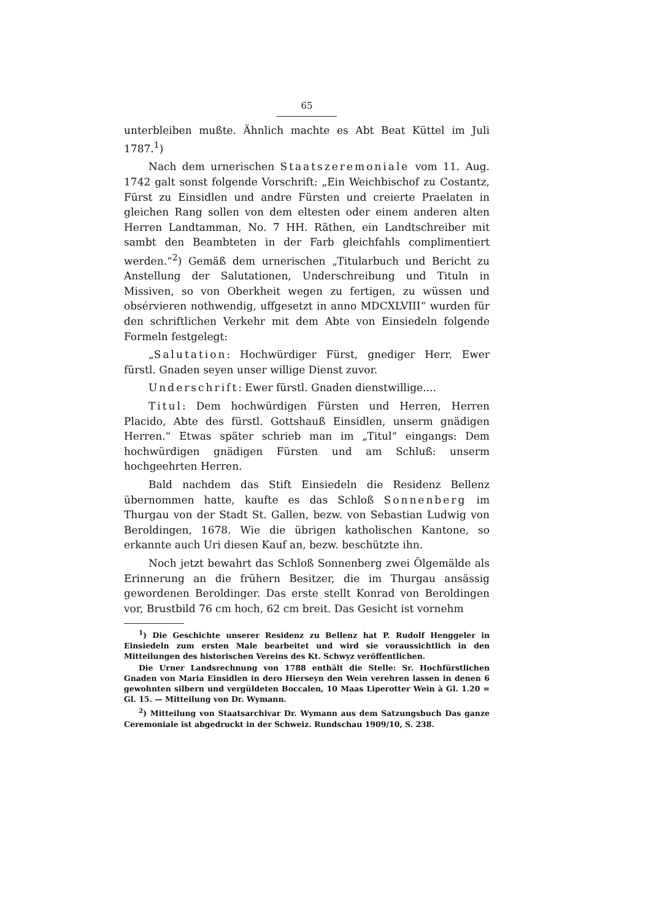65
unterbleiben mußte. Ähnlich machte es Abt Beat Küttel im Juli 1787.<sup>1</sup>)
Nach dem urnerischen Staatszeremoniale vom 11. Aug. 1742 galt sonst folgende Vorschrift: „Ein Weichbischof zu Costantz, Fürst zu Einsidlen und andre Fürsten und creierte Praelaten in gleichen Rang sollen von dem eltesten oder einem anderen alten Herren Landtamman, No. 7 HH. Räthen, ein Landtschreiber mit sambt den Beambteten in der Farb gleichfahls complimentiert werden.“<sup>2</sup>) Gemäß dem urnerischen „Titularbuch und Bericht zu Anstellung der Salutationen, Underschreibung und Tituln in Missiven, so von Oberkheit wegen zu fertigen, zu wüssen und obsérvieren nothwendig, uffgesetzt in anno MDCXLVIII“ wurden für den schriftlichen Verkehr mit dem Abte von Einsiedeln folgende Formeln festgelegt:
„Salutation: Hochwürdiger Fürst, gnediger Herr. Ewer fürstl. Gnaden seyen unser willige Dienst zuvor.
Underschrift: Ewer fürstl. Gnaden dienstwillige....
Titul: Dem hochwürdigen Fürsten und Herren, Herren Placido, Abte des fürstl. Gottshauß Einsidlen, unserm gnädigen Herren.“ Etwas später schrieb man im „Titul“ eingangs: Dem hochwürdigen gnädigen Fürsten und am Schluß: unserm hochgeehrten Herren.
Bald nachdem das Stift Einsiedeln die Residenz Bellenz übernommen hatte, kaufte es das Schloß Sonnenberg im Thurgau von der Stadt St. Gallen, bezw. von Sebastian Ludwig von Beroldingen, 1678. Wie die übrigen katholischen Kantone, so erkannte auch Uri diesen Kauf an, bezw. beschützte ihn.
Noch jetzt bewahrt das Schloß Sonnenberg zwei Ölgemälde als Erinnerung an die frühern Besitzer, die im Thurgau ansässig gewordenen Beroldinger. Das erste stellt Konrad von Beroldingen vor, Brustbild 76 cm hoch, 62 cm breit. Das Gesicht ist vornehm
<sup>1</sup>) Die Geschichte unserer Residenz zu Bellenz hat P. Rudolf Henggeler in Einsiedeln zum ersten Male bearbeitet und wird sie voraussichtlich in den Mitteilungen des historischen Vereins des Kt. Schwyz veröffentlichen.
Die Urner Landsrechnung von 1788 enthält die Stelle: Sr. Hochfürstlichen Gnaden von Maria Einsidlen in dero Hierseyn den Wein verehren lassen in denen 6 gewohnten silbern und vergüldeten Boccalen, 10 Maas Liperotter Wein à Gl. 1.20 = Gl. 15. — Mitteilung von Dr. Wymann.
<sup>2</sup>) Mitteilung von Staatsarchivar Dr. Wymann aus dem Satzungsbuch Das ganze Ceremoniale ist abgedruckt in der Schweiz. Rundschau 1909/10, S. 238.